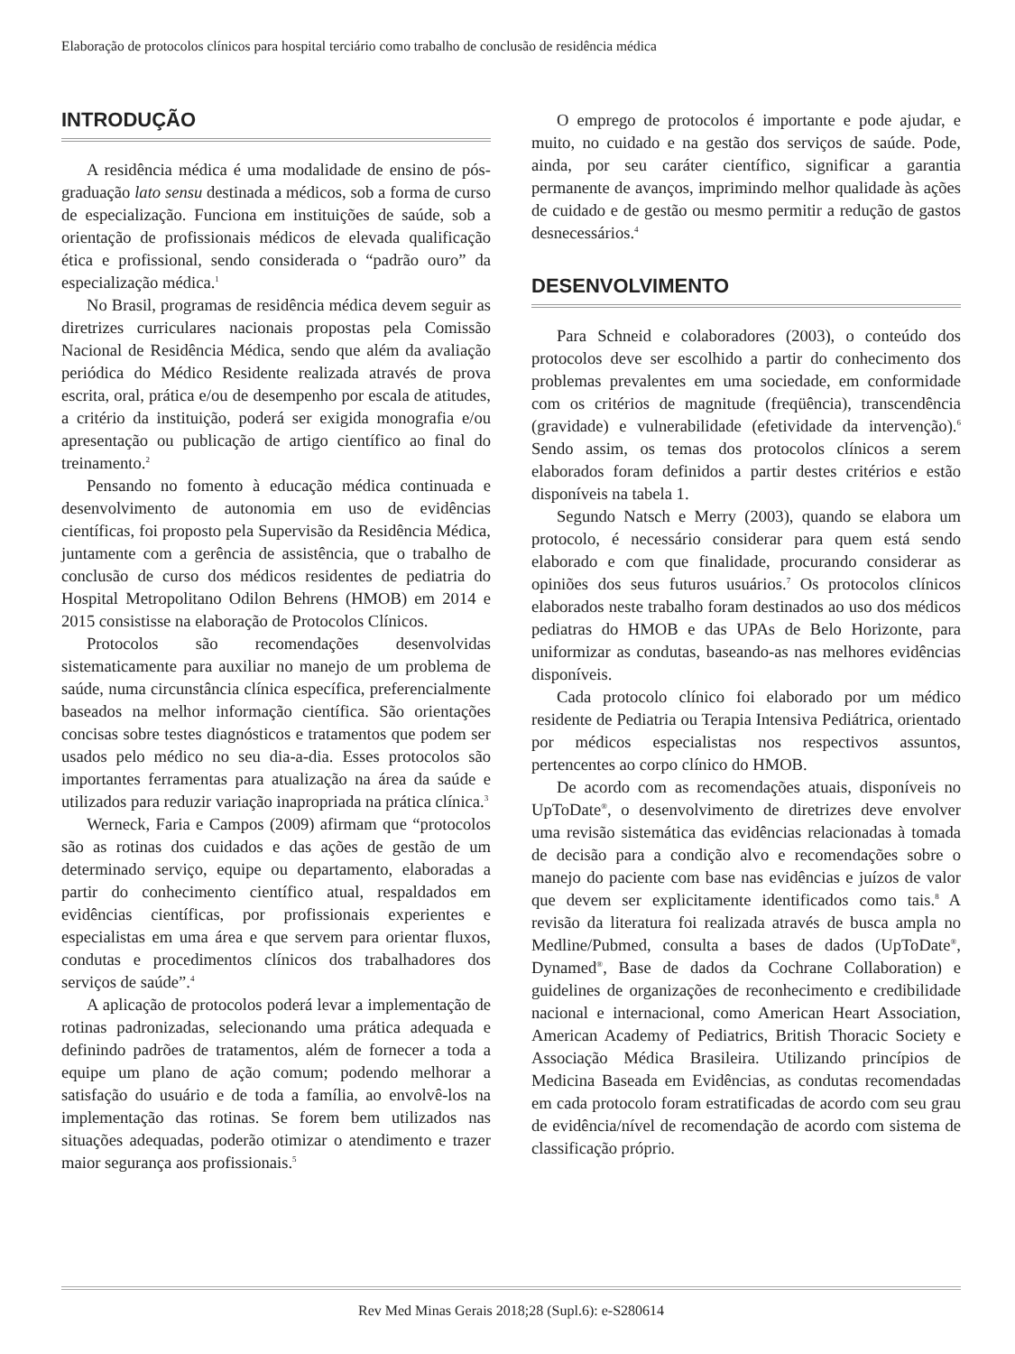Elaboração de protocolos clínicos para hospital terciário como trabalho de conclusão de residência médica
INTRODUÇÃO
A residência médica é uma modalidade de ensino de pós-graduação lato sensu destinada a médicos, sob a forma de curso de especialização. Funciona em instituições de saúde, sob a orientação de profissionais médicos de elevada qualificação ética e profissional, sendo considerada o “padrão ouro” da especialização médica.<sup>1</sup>
No Brasil, programas de residência médica devem seguir as diretrizes curriculares nacionais propostas pela Comissão Nacional de Residência Médica, sendo que além da avaliação periódica do Médico Residente realizada através de prova escrita, oral, prática e/ou de desempenho por escala de atitudes, a critério da instituição, poderá ser exigida monografia e/ou apresentação ou publicação de artigo científico ao final do treinamento.<sup>2</sup>
Pensando no fomento à educação médica continuada e desenvolvimento de autonomia em uso de evidências científicas, foi proposto pela Supervisão da Residência Médica, juntamente com a gerência de assistência, que o trabalho de conclusão de curso dos médicos residentes de pediatria do Hospital Metropolitano Odilon Behrens (HMOB) em 2014 e 2015 consistisse na elaboração de Protocolos Clínicos.
Protocolos são recomendações desenvolvidas sistematicamente para auxiliar no manejo de um problema de saúde, numa circunstância clínica específica, preferencialmente baseados na melhor informação científica. São orientações concisas sobre testes diagnósticos e tratamentos que podem ser usados pelo médico no seu dia-a-dia. Esses protocolos são importantes ferramentas para atualização na área da saúde e utilizados para reduzir variação inapropriada na prática clínica.<sup>3</sup>
Werneck, Faria e Campos (2009) afirmam que “protocolos são as rotinas dos cuidados e das ações de gestão de um determinado serviço, equipe ou departamento, elaboradas a partir do conhecimento científico atual, respaldados em evidências científicas, por profissionais experientes e especialistas em uma área e que servem para orientar fluxos, condutas e procedimentos clínicos dos trabalhadores dos serviços de saúde”.<sup>4</sup>
A aplicação de protocolos poderá levar a implementação de rotinas padronizadas, selecionando uma prática adequada e definindo padrões de tratamentos, além de fornecer a toda a equipe um plano de ação comum; podendo melhorar a satisfação do usuário e de toda a família, ao envolvê-los na implementação das rotinas. Se forem bem utilizados nas situações adequadas, poderão otimizar o atendimento e trazer maior segurança aos profissionais.<sup>5</sup>
O emprego de protocolos é importante e pode ajudar, e muito, no cuidado e na gestão dos serviços de saúde. Pode, ainda, por seu caráter científico, significar a garantia permanente de avanços, imprimindo melhor qualidade às ações de cuidado e de gestão ou mesmo permitir a redução de gastos desnecessários.<sup>4</sup>
DESENVOLVIMENTO
Para Schneid e colaboradores (2003), o conteúdo dos protocolos deve ser escolhido a partir do conhecimento dos problemas prevalentes em uma sociedade, em conformidade com os critérios de magnitude (freqüência), transcendência (gravidade) e vulnerabilidade (efetividade da intervenção).<sup>6</sup> Sendo assim, os temas dos protocolos clínicos a serem elaborados foram definidos a partir destes critérios e estão disponíveis na tabela 1.
Segundo Natsch e Merry (2003), quando se elabora um protocolo, é necessário considerar para quem está sendo elaborado e com que finalidade, procurando considerar as opiniões dos seus futuros usuários.<sup>7</sup> Os protocolos clínicos elaborados neste trabalho foram destinados ao uso dos médicos pediatras do HMOB e das UPAs de Belo Horizonte, para uniformizar as condutas, baseando-as nas melhores evidências disponíveis.
Cada protocolo clínico foi elaborado por um médico residente de Pediatria ou Terapia Intensiva Pediátrica, orientado por médicos especialistas nos respectivos assuntos, pertencentes ao corpo clínico do HMOB.
De acordo com as recomendações atuais, disponíveis no UpToDate<sup>®</sup>, o desenvolvimento de diretrizes deve envolver uma revisão sistemática das evidências relacionadas à tomada de decisão para a condição alvo e recomendações sobre o manejo do paciente com base nas evidências e juízos de valor que devem ser explicitamente identificados como tais.<sup>8</sup> A revisão da literatura foi realizada através de busca ampla no Medline/Pubmed, consulta a bases de dados (UpToDate<sup>®</sup>, Dynamed<sup>®</sup>, Base de dados da Cochrane Collaboration) e guidelines de organizações de reconhecimento e credibilidade nacional e internacional, como American Heart Association, American Academy of Pediatrics, British Thoracic Society e Associação Médica Brasileira. Utilizando princípios de Medicina Baseada em Evidências, as condutas recomendadas em cada protocolo foram estratificadas de acordo com seu grau de evidência/nível de recomendação de acordo com sistema de classificação próprio.
Rev Med Minas Gerais 2018;28 (Supl.6): e-S280614